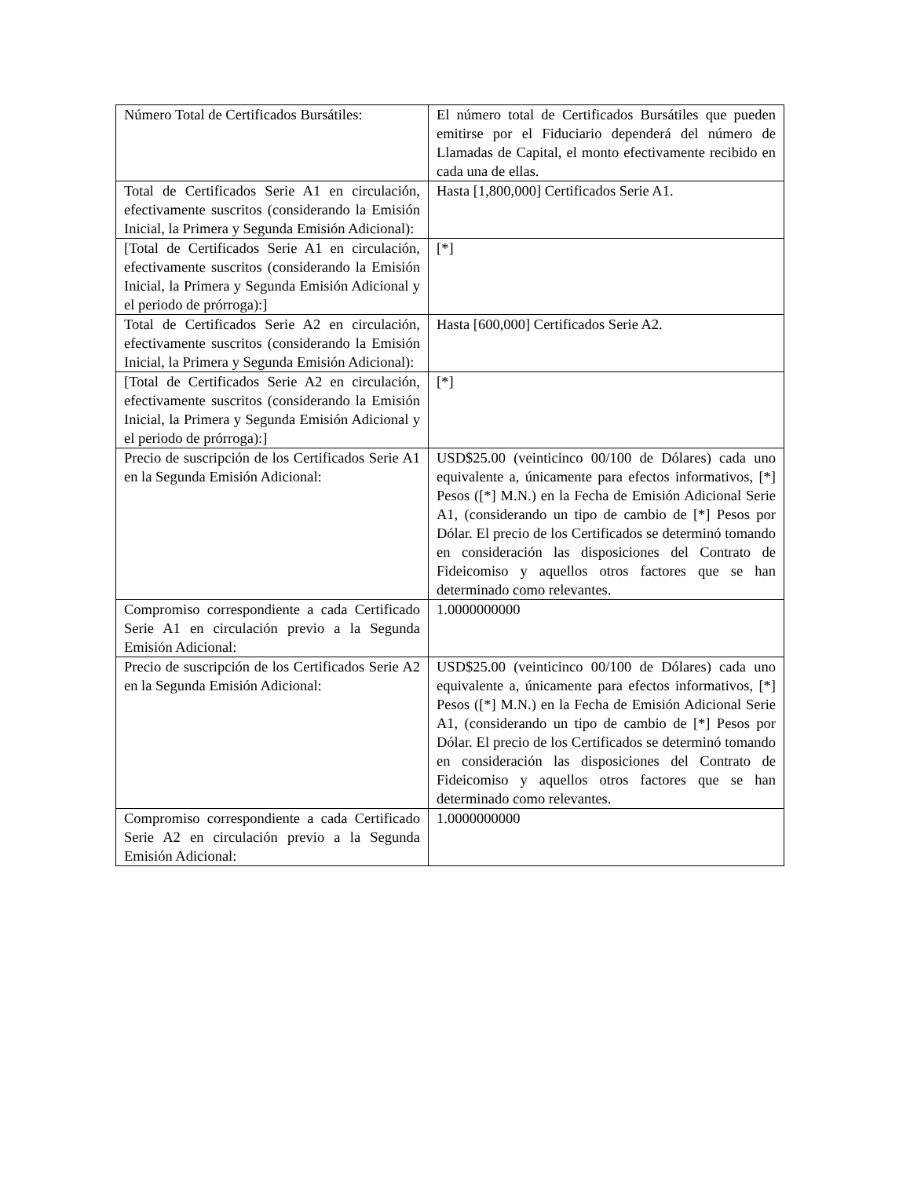| Número Total de Certificados Bursátiles: | El número total de Certificados Bursátiles que pueden emitirse por el Fiduciario dependerá del número de Llamadas de Capital, el monto efectivamente recibido en cada una de ellas. |
| Total de Certificados Serie A1 en circulación, efectivamente suscritos (considerando la Emisión Inicial, la Primera y Segunda Emisión Adicional): | Hasta [1,800,000] Certificados Serie A1. |
| [Total de Certificados Serie A1 en circulación, efectivamente suscritos (considerando la Emisión Inicial, la Primera y Segunda Emisión Adicional y el periodo de prórroga):] | [*] |
| Total de Certificados Serie A2 en circulación, efectivamente suscritos (considerando la Emisión Inicial, la Primera y Segunda Emisión Adicional): | Hasta [600,000] Certificados Serie A2. |
| [Total de Certificados Serie A2 en circulación, efectivamente suscritos (considerando la Emisión Inicial, la Primera y Segunda Emisión Adicional y el periodo de prórroga):] | [*] |
| Precio de suscripción de los Certificados Serie A1 en la Segunda Emisión Adicional: | USD$25.00 (veinticinco 00/100 de Dólares) cada uno equivalente a, únicamente para efectos informativos, [*] Pesos ([*] M.N.) en la Fecha de Emisión Adicional Serie A1, (considerando un tipo de cambio de [*] Pesos por Dólar. El precio de los Certificados se determinó tomando en consideración las disposiciones del Contrato de Fideicomiso y aquellos otros factores que se han determinado como relevantes. |
| Compromiso correspondiente a cada Certificado Serie A1 en circulación previo a la Segunda Emisión Adicional: | 1.0000000000 |
| Precio de suscripción de los Certificados Serie A2 en la Segunda Emisión Adicional: | USD$25.00 (veinticinco 00/100 de Dólares) cada uno equivalente a, únicamente para efectos informativos, [*] Pesos ([*] M.N.) en la Fecha de Emisión Adicional Serie A1, (considerando un tipo de cambio de [*] Pesos por Dólar. El precio de los Certificados se determinó tomando en consideración las disposiciones del Contrato de Fideicomiso y aquellos otros factores que se han determinado como relevantes. |
| Compromiso correspondiente a cada Certificado Serie A2 en circulación previo a la Segunda Emisión Adicional: | 1.0000000000 |